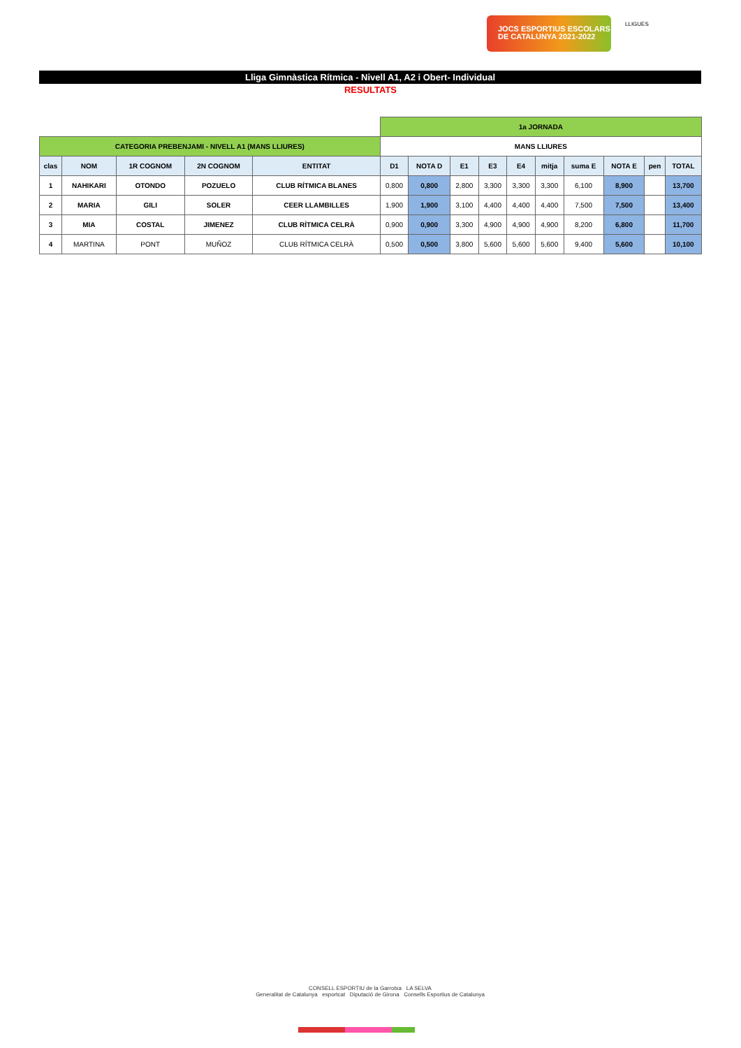JOCS ESPORTIUS ESCOLARS
DE CATALUNYA 2021-2022
LLIGUES
Lliga Gimnàstica Rítmica - Nivell A1, A2 i Obert- Individual
RESULTATS
| | | | | | 1a JORNADA | | | | | | | | | |
| CATEGORIA PREBENJAMI - NIVELL A1 (MANS LLIURES) | | | | | MANS LLIURES | | | | | | | | | |
| clas | NOM | 1R COGNOM | 2N COGNOM | ENTITAT | D1 | NOTA D | E1 | E3 | E4 | mitja | suma E | NOTA E | pen | TOTAL |
| 1 | NAHIKARI | OTONDO | POZUELO | CLUB RÍTMICA BLANES | 0,800 | 0,800 | 2,800 | 3,300 | 3,300 | 3,300 | 6,100 | 8,900 | | 13,700 |
| 2 | MARIA | GILI | SOLER | CEER LLAMBILLES | 1,900 | 1,900 | 3,100 | 4,400 | 4,400 | 4,400 | 7,500 | 7,500 | | 13,400 |
| 3 | MIA | COSTAL | JIMENEZ | CLUB RÍTMICA CELRÀ | 0,900 | 0,900 | 3,300 | 4,900 | 4,900 | 4,900 | 8,200 | 6,800 | | 11,700 |
| 4 | MARTINA | PONT | MUÑOZ | CLUB RÍTMICA CELRÀ | 0,500 | 0,500 | 3,800 | 5,600 | 5,600 | 5,600 | 9,400 | 5,600 | | 10,100 |
CONSELL ESPORTIU de la Garrotxa LA SELVA
Generalitat de Catalunya esportcat Diputació de Girona Consells Esportius de Catalunya